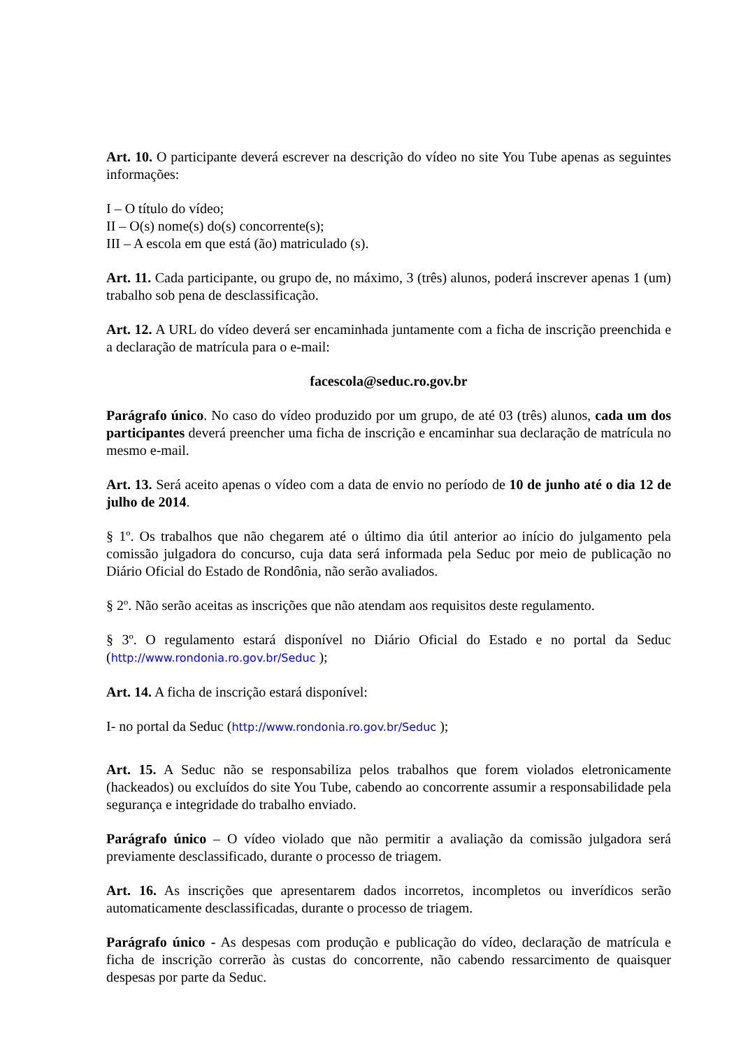Art. 10. O participante deverá escrever na descrição do vídeo no site You Tube apenas as seguintes informações:
I – O título do vídeo;
II – O(s) nome(s) do(s) concorrente(s);
III – A escola em que está (ão) matriculado (s).
Art. 11. Cada participante, ou grupo de, no máximo, 3 (três) alunos, poderá inscrever apenas 1 (um) trabalho sob pena de desclassificação.
Art. 12. A URL do vídeo deverá ser encaminhada juntamente com a ficha de inscrição preenchida e a declaração de matrícula para o e-mail:
facescola@seduc.ro.gov.br
Parágrafo único. No caso do vídeo produzido por um grupo, de até 03 (três) alunos, cada um dos participantes deverá preencher uma ficha de inscrição e encaminhar sua declaração de matrícula no mesmo e-mail.
Art. 13. Será aceito apenas o vídeo com a data de envio no período de 10 de junho até o dia 12 de julho de 2014.
§ 1º. Os trabalhos que não chegarem até o último dia útil anterior ao início do julgamento pela comissão julgadora do concurso, cuja data será informada pela Seduc por meio de publicação no Diário Oficial do Estado de Rondônia, não serão avaliados.
§ 2º. Não serão aceitas as inscrições que não atendam aos requisitos deste regulamento.
§ 3º. O regulamento estará disponível no Diário Oficial do Estado e no portal da Seduc (http://www.rondonia.ro.gov.br/Seduc );
Art. 14. A ficha de inscrição estará disponível:
I- no portal da Seduc (http://www.rondonia.ro.gov.br/Seduc );
Art. 15. A Seduc não se responsabiliza pelos trabalhos que forem violados eletronicamente (hackeados) ou excluídos do site You Tube, cabendo ao concorrente assumir a responsabilidade pela segurança e integridade do trabalho enviado.
Parágrafo único – O vídeo violado que não permitir a avaliação da comissão julgadora será previamente desclassificado, durante o processo de triagem.
Art. 16. As inscrições que apresentarem dados incorretos, incompletos ou inverídicos serão automaticamente desclassificadas, durante o processo de triagem.
Parágrafo único - As despesas com produção e publicação do vídeo, declaração de matrícula e ficha de inscrição correrão às custas do concorrente, não cabendo ressarcimento de quaisquer despesas por parte da Seduc.